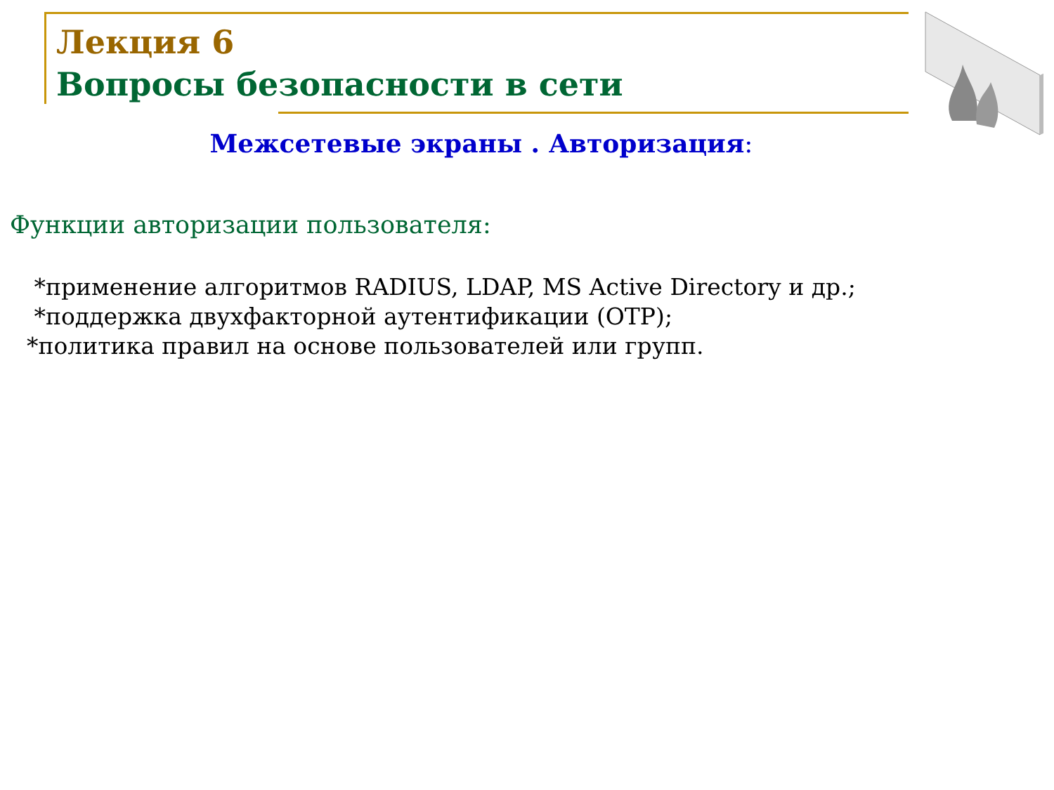Лекция 6
Вопросы безопасности в сети
Межсетевые экраны . Авторизация:
Функции авторизации пользователя:
*применение алгоритмов RADIUS, LDAP, MS Active Directory и др.;
*поддержка двухфакторной аутентификации (OTP);
*политика правил на основе пользователей или групп.